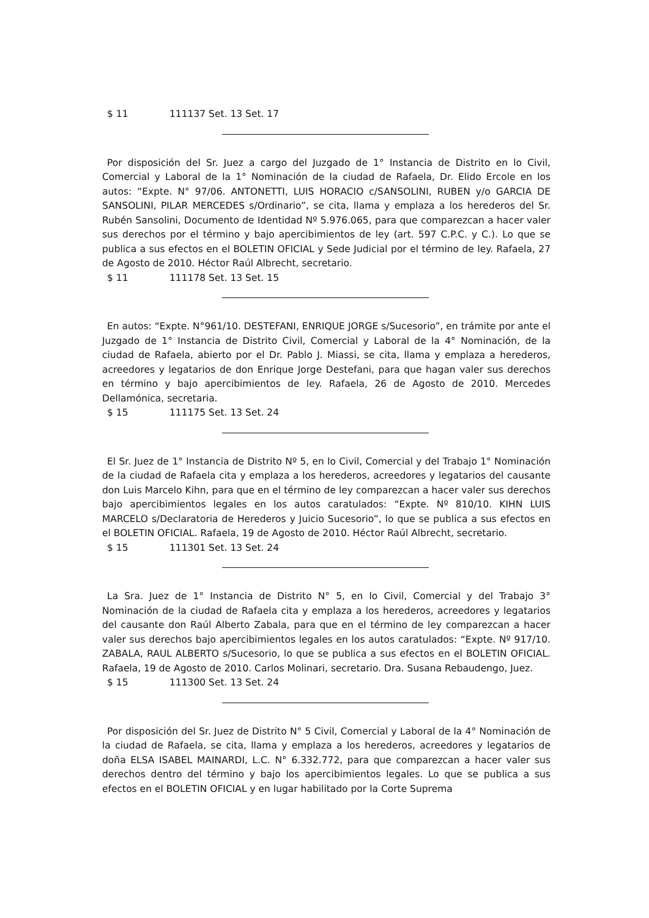$ 11 111137 Set. 13 Set. 17
Por disposición del Sr. Juez a cargo del Juzgado de 1° Instancia de Distrito en lo Civil, Comercial y Laboral de la 1° Nominación de la ciudad de Rafaela, Dr. Elido Ercole en los autos: “Expte. N° 97/06. ANTONETTI, LUIS HORACIO c/SANSOLINI, RUBEN y/o GARCIA DE SANSOLINI, PILAR MERCEDES s/Ordinario”, se cita, llama y emplaza a los herederos del Sr. Rubén Sansolini, Documento de Identidad Nº 5.976.065, para que comparezcan a hacer valer sus derechos por el término y bajo apercibimientos de ley (art. 597 C.P.C. y C.). Lo que se publica a sus efectos en el BOLETIN OFICIAL y Sede Judicial por el término de ley. Rafaela, 27 de Agosto de 2010. Héctor Raúl Albrecht, secretario.
$ 11 111178 Set. 13 Set. 15
En autos: “Expte. N°961/10. DESTEFANI, ENRIQUE JORGE s/Sucesorio”, en trámite por ante el Juzgado de 1° Instancia de Distrito Civil, Comercial y Laboral de la 4° Nominación, de la ciudad de Rafaela, abierto por el Dr. Pablo J. Miassi, se cita, llama y emplaza a herederos, acreedores y legatarios de don Enrique Jorge Destefani, para que hagan valer sus derechos en término y bajo apercibimientos de ley. Rafaela, 26 de Agosto de 2010. Mercedes Dellamónica, secretaria.
$ 15 111175 Set. 13 Set. 24
El Sr. Juez de 1° Instancia de Distrito Nº 5, en lo Civil, Comercial y del Trabajo 1° Nominación de la ciudad de Rafaela cita y emplaza a los herederos, acreedores y legatarios del causante don Luis Marcelo Kihn, para que en el término de ley comparezcan a hacer valer sus derechos bajo apercibimientos legales en los autos caratulados: “Expte. Nº 810/10. KIHN LUIS MARCELO s/Declaratoria de Herederos y Juicio Sucesorio”, lo que se publica a sus efectos en el BOLETIN OFICIAL. Rafaela, 19 de Agosto de 2010. Héctor Raúl Albrecht, secretario.
$ 15 111301 Set. 13 Set. 24
La Sra. Juez de 1° Instancia de Distrito N° 5, en lo Civil, Comercial y del Trabajo 3° Nominación de la ciudad de Rafaela cita y emplaza a los herederos, acreedores y legatarios del causante don Raúl Alberto Zabala, para que en el término de ley comparezcan a hacer valer sus derechos bajo apercibimientos legales en los autos caratulados: “Expte. Nº 917/10. ZABALA, RAUL ALBERTO s/Sucesorio, lo que se publica a sus efectos en el BOLETIN OFICIAL. Rafaela, 19 de Agosto de 2010. Carlos Molinari, secretario. Dra. Susana Rebaudengo, Juez.
$ 15 111300 Set. 13 Set. 24
Por disposición del Sr. Juez de Distrito N° 5 Civil, Comercial y Laboral de la 4° Nominación de la ciudad de Rafaela, se cita, llama y emplaza a los herederos, acreedores y legatarios de doña ELSA ISABEL MAINARDI, L.C. N° 6.332.772, para que comparezcan a hacer valer sus derechos dentro del término y bajo los apercibimientos legales. Lo que se publica a sus efectos en el BOLETIN OFICIAL y en lugar habilitado por la Corte Suprema